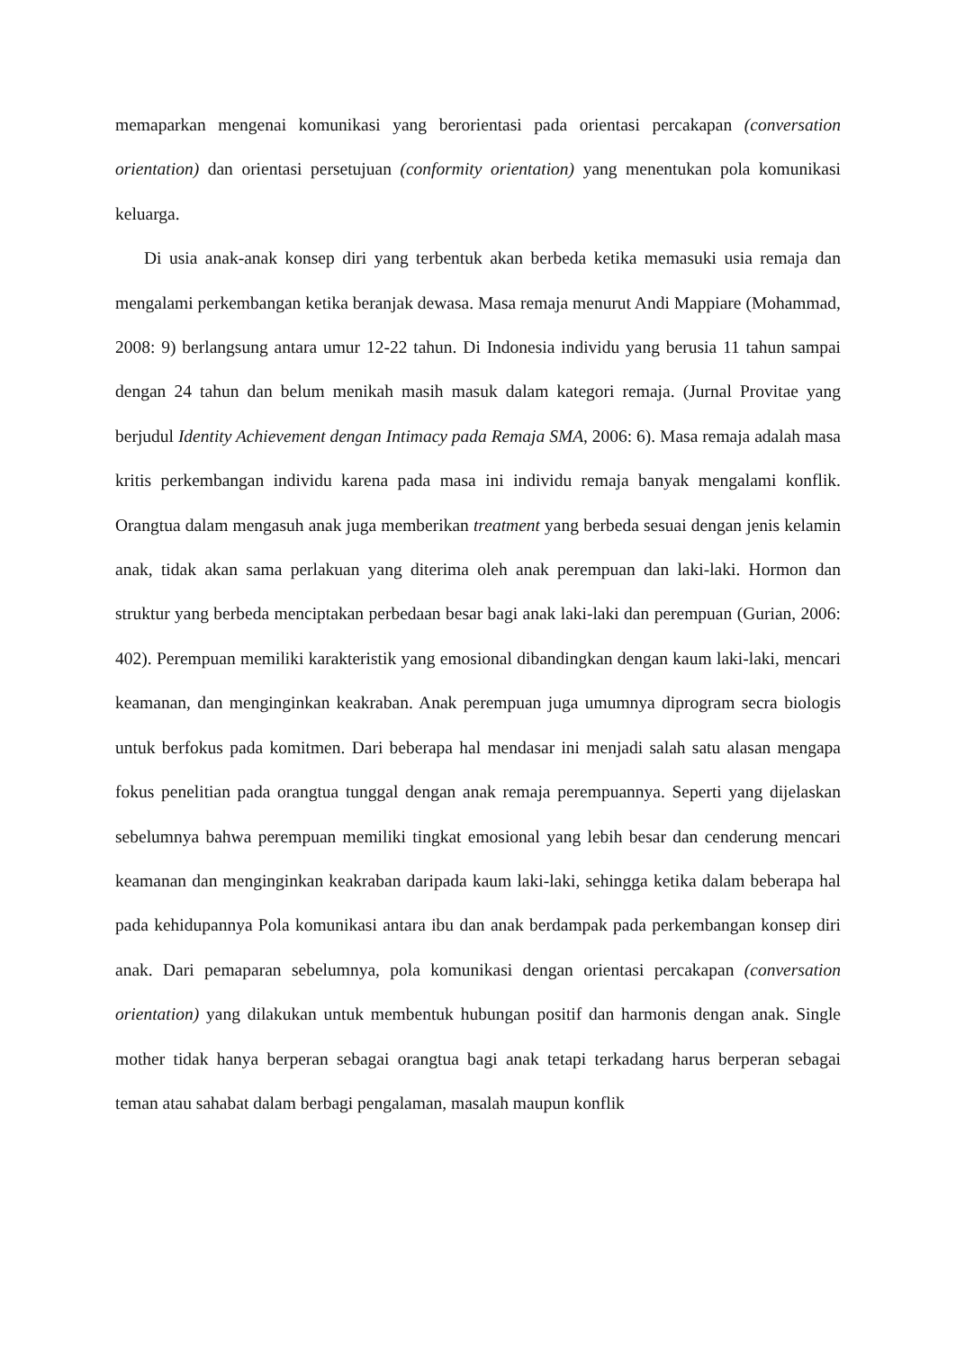memaparkan mengenai komunikasi yang berorientasi pada orientasi percakapan (conversation orientation) dan orientasi persetujuan (conformity orientation) yang menentukan pola komunikasi keluarga.
Di usia anak-anak konsep diri yang terbentuk akan berbeda ketika memasuki usia remaja dan mengalami perkembangan ketika beranjak dewasa. Masa remaja menurut Andi Mappiare (Mohammad, 2008: 9) berlangsung antara umur 12-22 tahun. Di Indonesia individu yang berusia 11 tahun sampai dengan 24 tahun dan belum menikah masih masuk dalam kategori remaja. (Jurnal Provitae yang berjudul Identity Achievement dengan Intimacy pada Remaja SMA, 2006: 6). Masa remaja adalah masa kritis perkembangan individu karena pada masa ini individu remaja banyak mengalami konflik. Orangtua dalam mengasuh anak juga memberikan treatment yang berbeda sesuai dengan jenis kelamin anak, tidak akan sama perlakuan yang diterima oleh anak perempuan dan laki-laki. Hormon dan struktur yang berbeda menciptakan perbedaan besar bagi anak laki-laki dan perempuan (Gurian, 2006: 402). Perempuan memiliki karakteristik yang emosional dibandingkan dengan kaum laki-laki, mencari keamanan, dan menginginkan keakraban. Anak perempuan juga umumnya diprogram secra biologis untuk berfokus pada komitmen. Dari beberapa hal mendasar ini menjadi salah satu alasan mengapa fokus penelitian pada orangtua tunggal dengan anak remaja perempuannya. Seperti yang dijelaskan sebelumnya bahwa perempuan memiliki tingkat emosional yang lebih besar dan cenderung mencari keamanan dan menginginkan keakraban daripada kaum laki-laki, sehingga ketika dalam beberapa hal pada kehidupannya Pola komunikasi antara ibu dan anak berdampak pada perkembangan konsep diri anak. Dari pemaparan sebelumnya, pola komunikasi dengan orientasi percakapan (conversation orientation) yang dilakukan untuk membentuk hubungan positif dan harmonis dengan anak. Single mother tidak hanya berperan sebagai orangtua bagi anak tetapi terkadang harus berperan sebagai teman atau sahabat dalam berbagi pengalaman, masalah maupun konflik